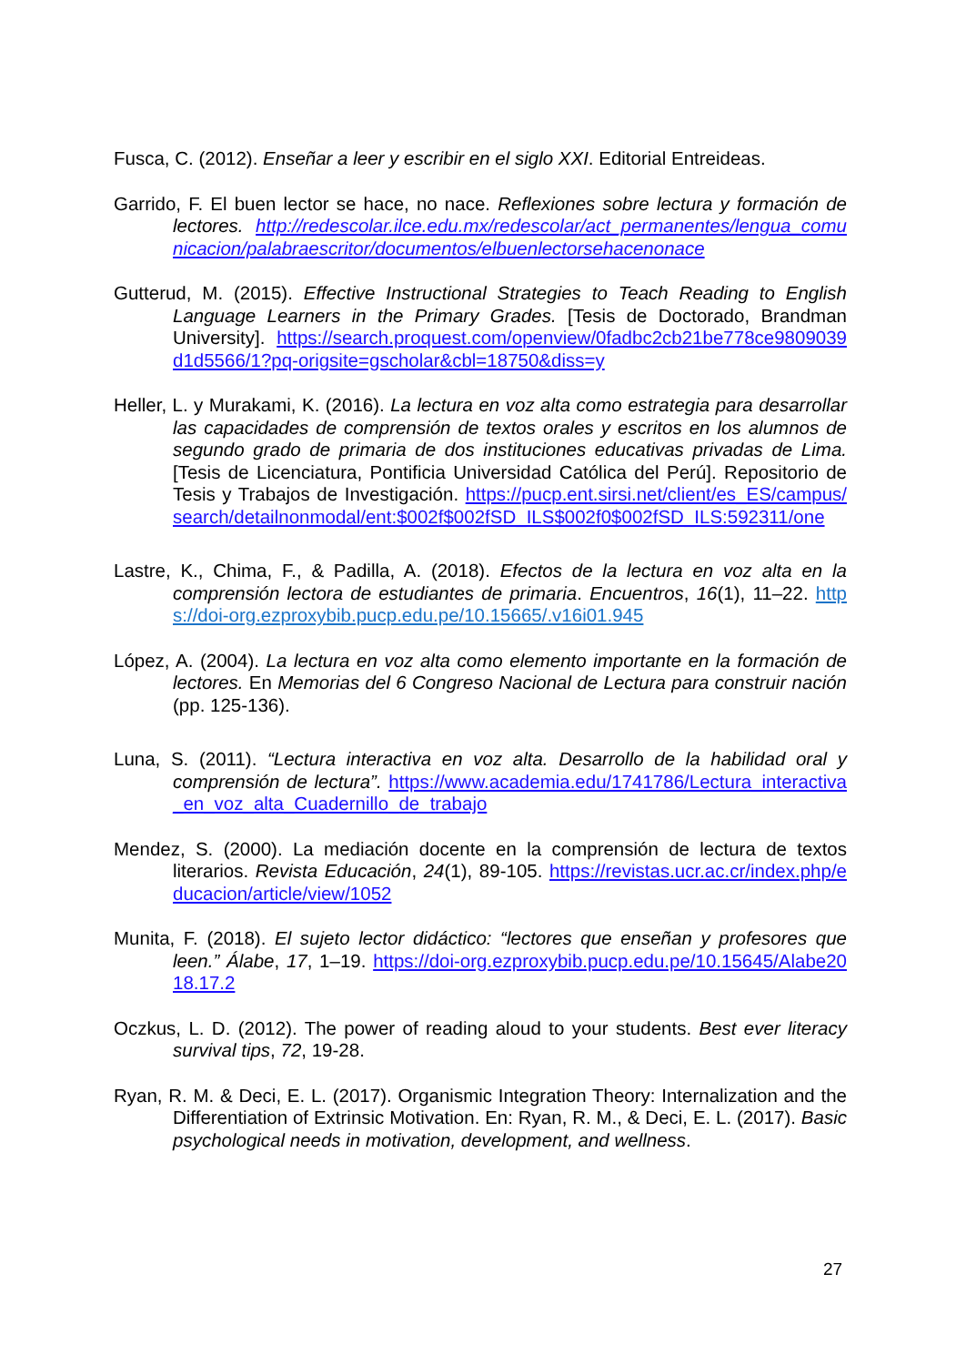Fusca, C. (2012). Enseñar a leer y escribir en el siglo XXI. Editorial Entreideas.
Garrido, F. El buen lector se hace, no nace. Reflexiones sobre lectura y formación de lectores. http://redescolar.ilce.edu.mx/redescolar/act_permanentes/lengua_comunicacion/palabraescritor/documentos/elbuenlectorsehacenonace
Gutterud, M. (2015). Effective Instructional Strategies to Teach Reading to English Language Learners in the Primary Grades. [Tesis de Doctorado, Brandman University]. https://search.proquest.com/openview/0fadbc2cb21be778ce9809039d1d5566/1?pq-origsite=gscholar&cbl=18750&diss=y
Heller, L. y Murakami, K. (2016). La lectura en voz alta como estrategia para desarrollar las capacidades de comprensión de textos orales y escritos en los alumnos de segundo grado de primaria de dos instituciones educativas privadas de Lima. [Tesis de Licenciatura, Pontificia Universidad Católica del Perú]. Repositorio de Tesis y Trabajos de Investigación. https://pucp.ent.sirsi.net/client/es_ES/campus/search/detailnonmodal/ent:$002f$002fSD_ILS$002f0$002fSD_ILS:592311/one
Lastre, K., Chima, F., & Padilla, A. (2018). Efectos de la lectura en voz alta en la comprensión lectora de estudiantes de primaria. Encuentros, 16(1), 11–22. https://doi-org.ezproxybib.pucp.edu.pe/10.15665/.v16i01.945
López, A. (2004). La lectura en voz alta como elemento importante en la formación de lectores. En Memorias del 6 Congreso Nacional de Lectura para construir nación (pp. 125-136).
Luna, S. (2011). “Lectura interactiva en voz alta. Desarrollo de la habilidad oral y comprensión de lectura”. https://www.academia.edu/1741786/Lectura_interactiva_en_voz_alta_Cuadernillo_de_trabajo
Mendez, S. (2000). La mediación docente en la comprensión de lectura de textos literarios. Revista Educación, 24(1), 89-105. https://revistas.ucr.ac.cr/index.php/educacion/article/view/1052
Munita, F. (2018). El sujeto lector didáctico: “lectores que enseñan y profesores que leen.” Álabe, 17, 1–19. https://doi-org.ezproxybib.pucp.edu.pe/10.15645/Alabe2018.17.2
Oczkus, L. D. (2012). The power of reading aloud to your students. Best ever literacy survival tips, 72, 19-28.
Ryan, R. M. & Deci, E. L. (2017). Organismic Integration Theory: Internalization and the Differentiation of Extrinsic Motivation. En: Ryan, R. M., & Deci, E. L. (2017). Basic psychological needs in motivation, development, and wellness.
27